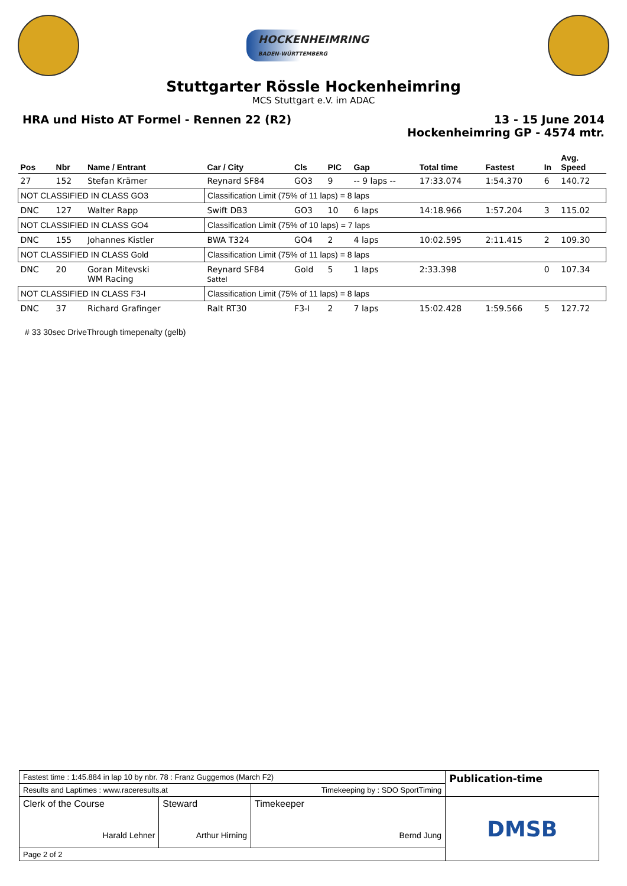HOCKENHEIMRING
BADEN-WÜRTTEMBERG
Stuttgarter Rössle Hockenheimring
MCS Stuttgart e.V. im ADAC
HRA und Histo AT Formel - Rennen 22 (R2)
13 - 15 June 2014
Hockenheimring GP - 4574 mtr.
| Pos | Nbr | Name / Entrant | Car / City | Cls | PIC | Gap | Total time | Fastest | In | Avg. Speed |
| --- | --- | --- | --- | --- | --- | --- | --- | --- | --- | --- |
| 27 | 152 | Stefan Krämer | Reynard SF84 | GO3 | 9 | -- 9 laps -- | 17:33.074 | 1:54.370 | 6 | 140.72 |
| NOT CLASSIFIED IN CLASS GO3 | | | Classification Limit (75% of 11 laps) = 8 laps | | | | | | | |
| DNC | 127 | Walter Rapp | Swift DB3 | GO3 | 10 | 6 laps | 14:18.966 | 1:57.204 | 3 | 115.02 |
| NOT CLASSIFIED IN CLASS GO4 | | | Classification Limit (75% of 10 laps) = 7 laps | | | | | | | |
| DNC | 155 | Johannes Kistler | BWA T324 | GO4 | 2 | 4 laps | 10:02.595 | 2:11.415 | 2 | 109.30 |
| NOT CLASSIFIED IN CLASS Gold | | | Classification Limit (75% of 11 laps) = 8 laps | | | | | | | |
| DNC | 20 | Goran Mitevski WM Racing | Reynard SF84 Sattel | Gold | 5 | 1 laps | 2:33.398 | | 0 | 107.34 |
| NOT CLASSIFIED IN CLASS F3-I | | | Classification Limit (75% of 11 laps) = 8 laps | | | | | | | |
| DNC | 37 | Richard Grafinger | Ralt RT30 | F3-I | 2 | 7 laps | 15:02.428 | 1:59.566 | 5 | 127.72 |
# 33 30sec DriveThrough timepenalty (gelb)
| Fastest time : 1:45.884 in lap 10 by nbr. 78 : Franz Guggemos (March F2) | | | Publication-time |
| Results and Laptimes : www.raceresults.at | | Timekeeping by : SDO SportTiming | |
| Clerk of the Course Harald Lehner | Steward Arthur Hirning | Timekeeper Bernd Jung | DMSB |
| Page 2 of 2 | | | |